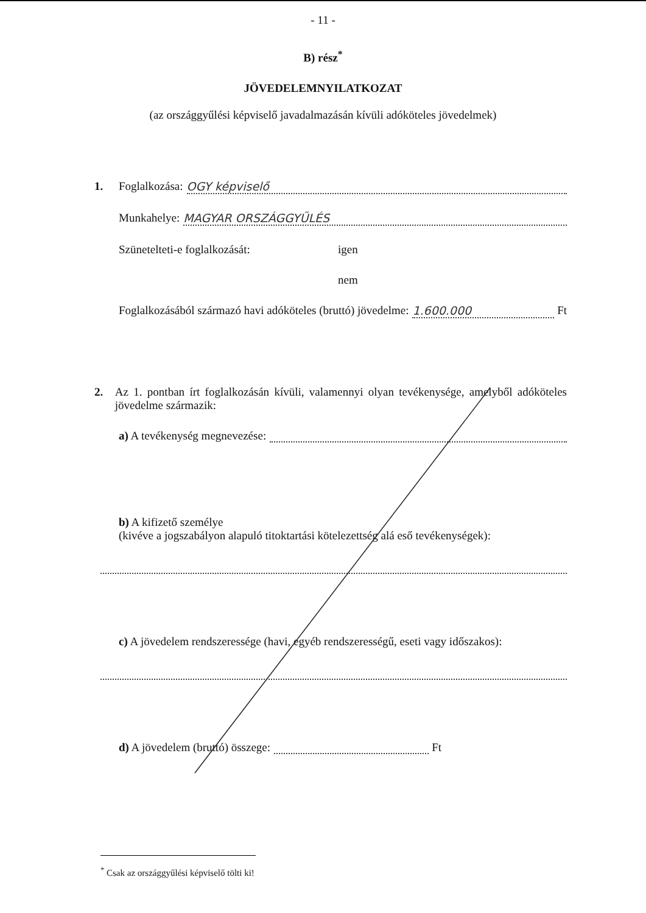- 11 -
B) rész<sup>*</sup>
JÖVEDELEMNYILATKOZAT
(az országgyűlési képviselő javadalmazásán kívüli adóköteles jövedelmek)
1. Foglalkozása: OGY képviselő
Munkahelye: MAGYAR ORSZÁGGYŰLÉS
Szünetelteti-e foglalkozását: igen
nem
Foglalkozásából származó havi adóköteles (bruttó) jövedelme: 1.600.000 Ft
2. Az 1. pontban írt foglalkozásán kívüli, valamennyi olyan tevékenysége, amelyből adóköteles jövedelme származik:
a) A tevékenység megnevezése:
b) A kifizető személye
(kivéve a jogszabályon alapuló titoktartási kötelezettség alá eső tevékenységek):
c) A jövedelem rendszeressége (havi, egyéb rendszerességű, eseti vagy időszakos):
d) A jövedelem (bruttó) összege: Ft
<sup>*</sup> Csak az országgyűlési képviselő tölti ki!